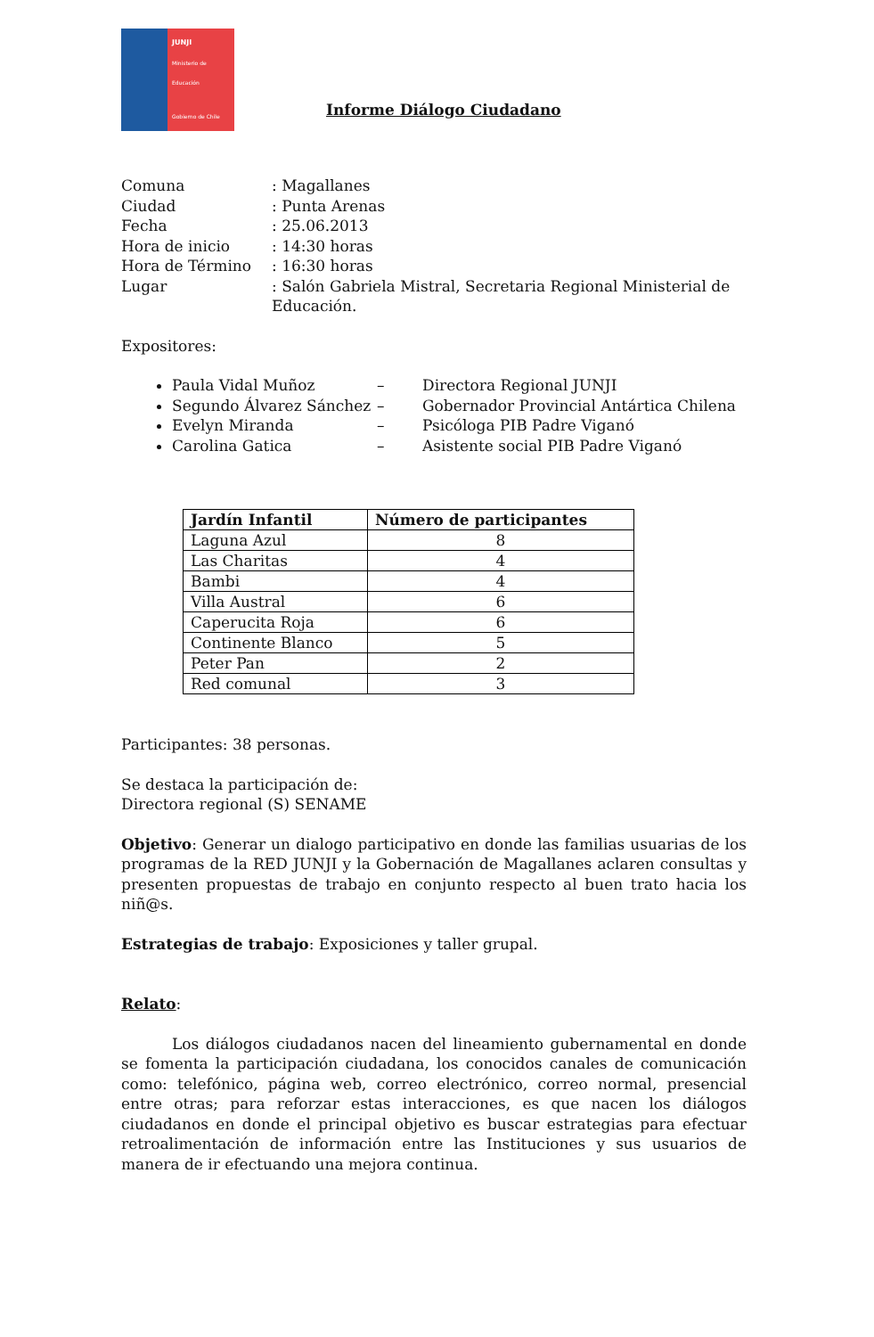JUNJI
Ministerio de
Educación
Gobierno de Chile
Informe Diálogo Ciudadano
| Comuna | : Magallanes |
| Ciudad | : Punta Arenas |
| Fecha | : 25.06.2013 |
| Hora de inicio | : 14:30 horas |
| Hora de Término | : 16:30 horas |
| Lugar | : Salón Gabriela Mistral, Secretaria Regional Ministerial de Educación. |
Expositores:
Paula Vidal Muñoz – Directora Regional JUNJI
Segundo Álvarez Sánchez – Gobernador Provincial Antártica Chilena
Evelyn Miranda – Psicóloga PIB Padre Viganó
Carolina Gatica – Asistente social PIB Padre Viganó
| Jardín Infantil | Número de participantes |
| --- | --- |
| Laguna Azul | 8 |
| Las Charitas | 4 |
| Bambi | 4 |
| Villa Austral | 6 |
| Caperucita Roja | 6 |
| Continente Blanco | 5 |
| Peter Pan | 2 |
| Red comunal | 3 |
Participantes: 38 personas.
Se destaca la participación de:
Directora regional (S) SENAME
Objetivo: Generar un dialogo participativo en donde las familias usuarias de los programas de la RED JUNJI y la Gobernación de Magallanes aclaren consultas y presenten propuestas de trabajo en conjunto respecto al buen trato hacia los niñ@s.
Estrategias de trabajo: Exposiciones y taller grupal.
Relato:
Los diálogos ciudadanos nacen del lineamiento gubernamental en donde se fomenta la participación ciudadana, los conocidos canales de comunicación como: telefónico, página web, correo electrónico, correo normal, presencial entre otras; para reforzar estas interacciones, es que nacen los diálogos ciudadanos en donde el principal objetivo es buscar estrategias para efectuar retroalimentación de información entre las Instituciones y sus usuarios de manera de ir efectuando una mejora continua.